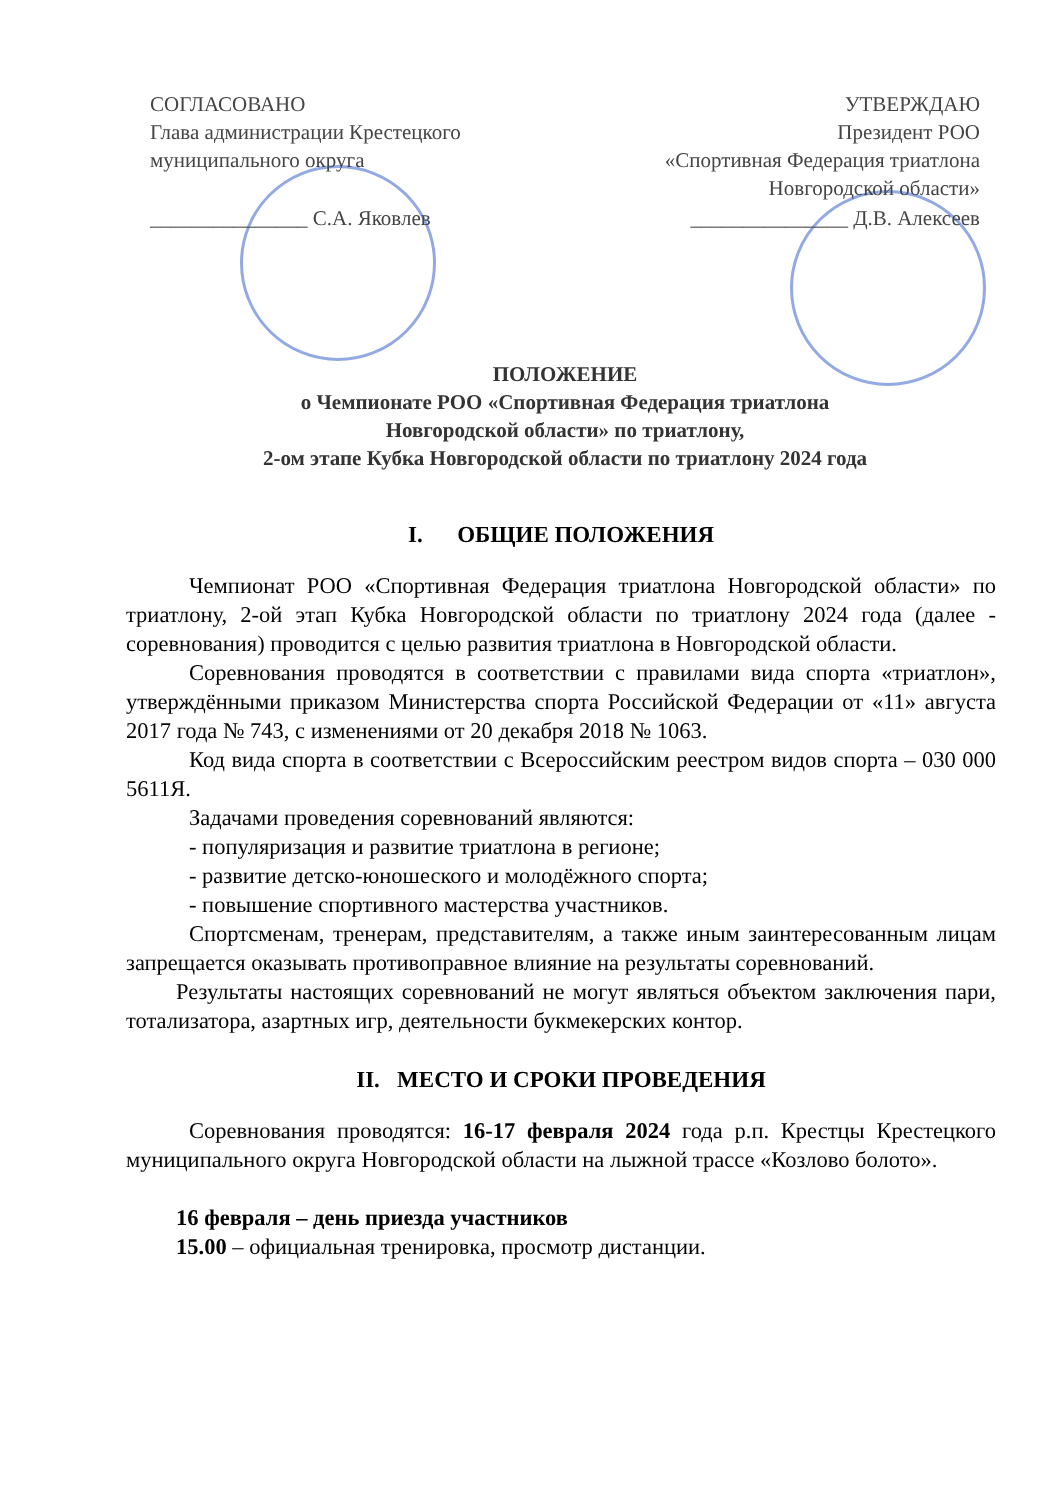СОГЛАСОВАНО
Глава администрации Крестецкого
муниципального округа
_______________ С.А. Яковлев
УТВЕРЖДАЮ
Президент РОО
«Спортивная Федерация триатлона
Новгородской области»
_______________ Д.В. Алексеев
ПОЛОЖЕНИЕ
о Чемпионате РОО «Спортивная Федерация триатлона
Новгородской области» по триатлону,
2-ом этапе Кубка Новгородской области по триатлону 2024 года
I. ОБЩИЕ ПОЛОЖЕНИЯ
Чемпионат РОО «Спортивная Федерация триатлона Новгородской области» по триатлону, 2-ой этап Кубка Новгородской области по триатлону 2024 года (далее - соревнования) проводится с целью развития триатлона в Новгородской области.
Соревнования проводятся в соответствии с правилами вида спорта «триатлон», утверждёнными приказом Министерства спорта Российской Федерации от «11» августа 2017 года № 743, с изменениями от 20 декабря 2018 № 1063.
Код вида спорта в соответствии с Всероссийским реестром видов спорта – 030 000 5611Я.
Задачами проведения соревнований являются:
- популяризация и развитие триатлона в регионе;
- развитие детско-юношеского и молодёжного спорта;
- повышение спортивного мастерства участников.
Спортсменам, тренерам, представителям, а также иным заинтересованным лицам запрещается оказывать противоправное влияние на результаты соревнований.
Результаты настоящих соревнований не могут являться объектом заключения пари, тотализатора, азартных игр, деятельности букмекерских контор.
II. МЕСТО И СРОКИ ПРОВЕДЕНИЯ
Соревнования проводятся: 16-17 февраля 2024 года р.п. Крестцы Крестецкого муниципального округа Новгородской области на лыжной трассе «Козлово болото».
16 февраля – день приезда участников
15.00 – официальная тренировка, просмотр дистанции.